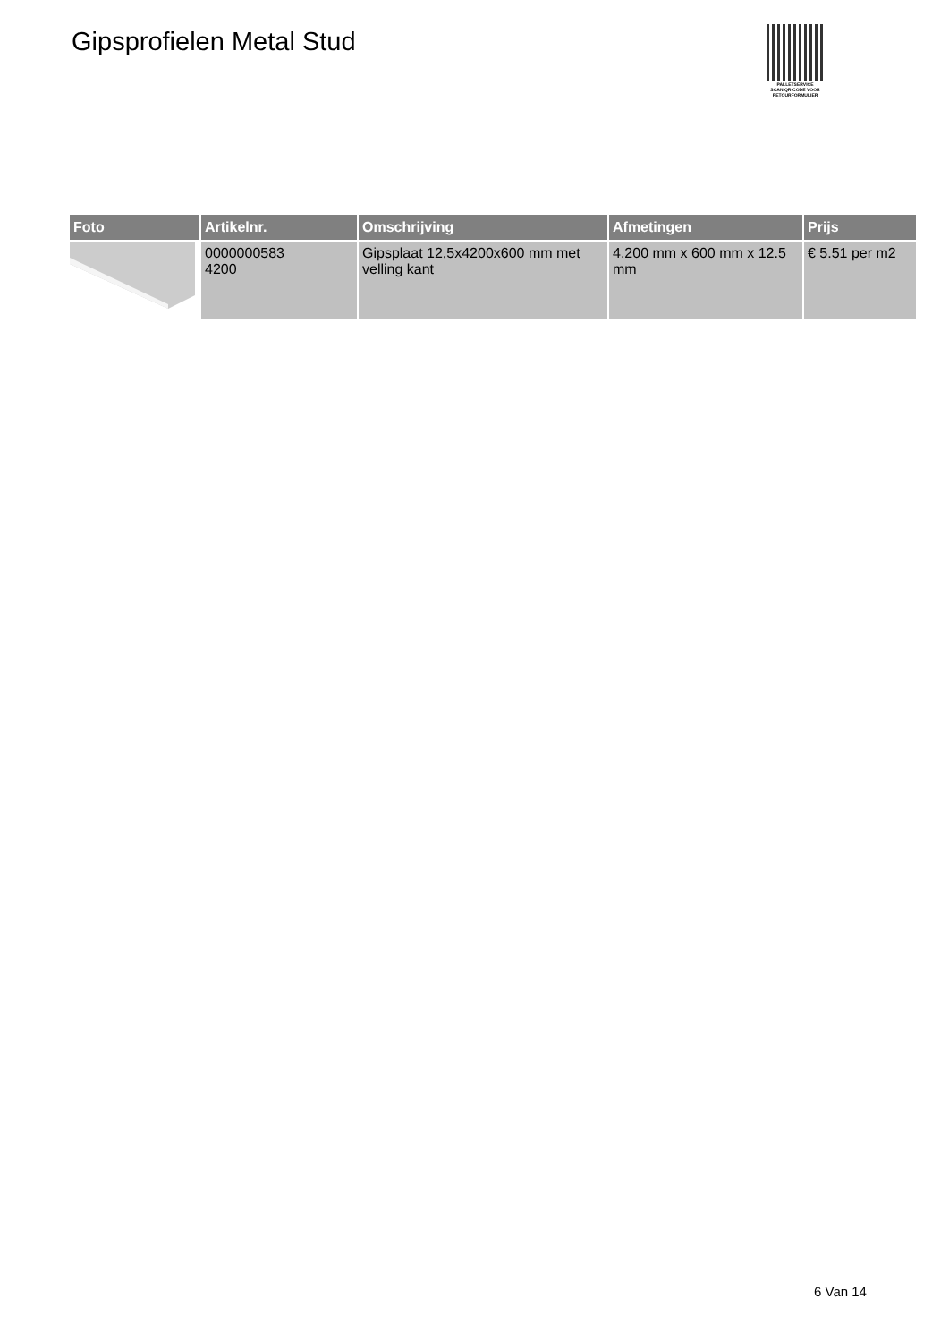Gipsprofielen Metal Stud
PALLETSERVICE
SCAN QR-CODE VOOR
RETOURFORMULIER
| Foto | Artikelnr. | Omschrijving | Afmetingen | Prijs |
| --- | --- | --- | --- | --- |
| | 0000000583 4200 | Gipsplaat 12,5x4200x600 mm met velling kant | 4,200 mm x 600 mm x 12.5 mm | € 5.51 per m2 |
6 Van 14